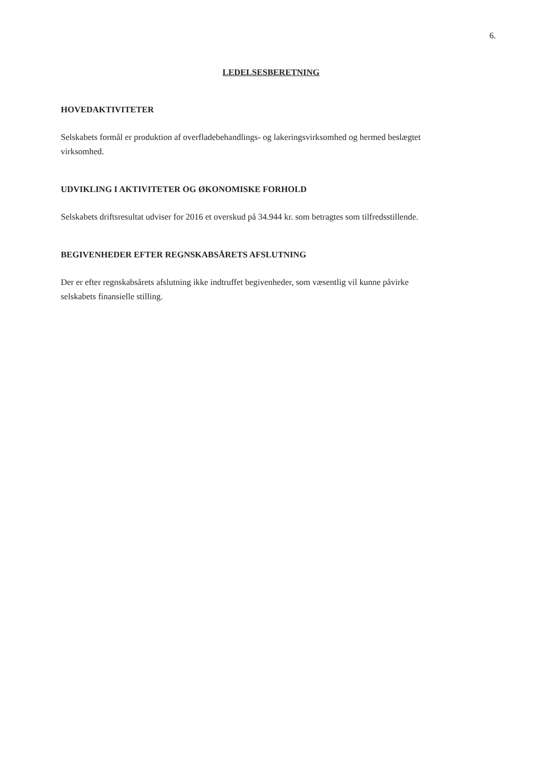6.
LEDELSESBERETNING
HOVEDAKTIVITETER
Selskabets formål er produktion af overfladebehandlings- og lakeringsvirksomhed og hermed beslægtet virksomhed.
UDVIKLING I AKTIVITETER OG ØKONOMISKE FORHOLD
Selskabets driftsresultat udviser for 2016 et overskud på 34.944 kr. som betragtes som tilfredsstillende.
BEGIVENHEDER EFTER REGNSKABSÅRETS AFSLUTNING
Der er efter regnskabsårets afslutning ikke indtruffet begivenheder, som væsentlig vil kunne påvirke selskabets finansielle stilling.